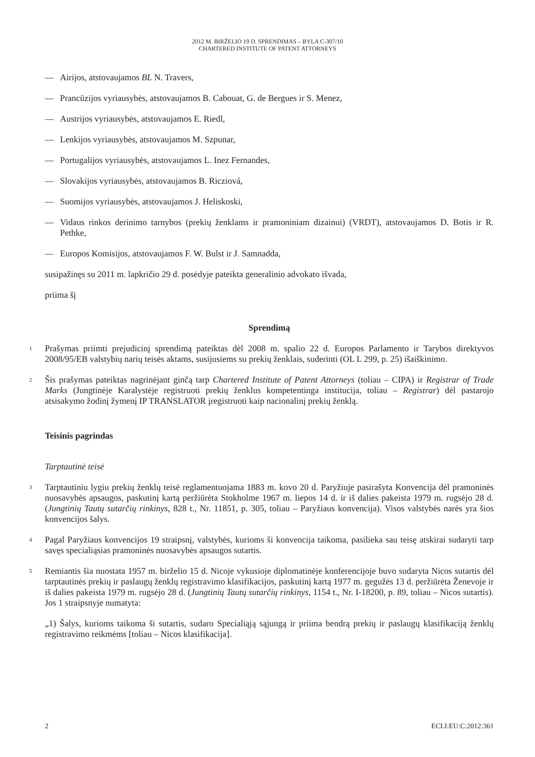2012 M. BIRŽELIO 19 D. SPRENDIMAS – BYLA C-307/10
CHARTERED INSTITUTE OF PATENT ATTORNEYS
— Airijos, atstovaujamos BL N. Travers,
— Prancūzijos vyriausybės, atstovaujamos B. Cabouat, G. de Bergues ir S. Menez,
— Austrijos vyriausybės, atstovaujamos E. Riedl,
— Lenkijos vyriausybės, atstovaujamos M. Szpunar,
— Portugalijos vyriausybės, atstovaujamos L. Inez Fernandes,
— Slovakijos vyriausybės, atstovaujamos B. Ricziová,
— Suomijos vyriausybės, atstovaujamos J. Heliskoski,
— Vidaus rinkos derinimo tarnybos (prekių ženklams ir pramoniniam dizainui) (VRDT), atstovaujamos D. Botis ir R. Pethke,
— Europos Komisijos, atstovaujamos F. W. Bulst ir J. Samnadda,
susipažinęs su 2011 m. lapkričio 29 d. posėdyje pateikta generalinio advokato išvada,
priima šį
Sprendimą
1 Prašymas priimti prejudicinį sprendimą pateiktas dėl 2008 m. spalio 22 d. Europos Parlamento ir Tarybos direktyvos 2008/95/EB valstybių narių teisės aktams, susijusiems su prekių ženklais, suderinti (OL L 299, p. 25) išaiškinimo.
2 Šis prašymas pateiktas nagrinėjant ginčą tarp Chartered Institute of Patent Attorneys (toliau – CIPA) ir Registrar of Trade Marks (Jungtinėje Karalystėje registruoti prekių ženklus kompetentinga institucija, toliau – Registrar) dėl pastarojo atsisakymo žodinį žymenį IP TRANSLATOR įregistruoti kaip nacionalinį prekių ženklą.
Teisinis pagrindas
Tarptautinė teisė
3 Tarptautiniu lygiu prekių ženklų teisė reglamentuojama 1883 m. kovo 20 d. Paryžiuje pasirašyta Konvencija dėl pramoninės nuosavybės apsaugos, paskutinį kartą peržiūrėta Stokholme 1967 m. liepos 14 d. ir iš dalies pakeista 1979 m. rugsėjo 28 d. (Jungtinių Tautų sutarčių rinkinys, 828 t., Nr. 11851, p. 305, toliau – Paryžiaus konvencija). Visos valstybės narės yra šios konvencijos šalys.
4 Pagal Paryžiaus konvencijos 19 straipsnį, valstybės, kurioms ši konvencija taikoma, pasilieka sau teisę atskirai sudaryti tarp savęs specialiąsias pramoninės nuosavybės apsaugos sutartis.
5 Remiantis šia nuostata 1957 m. birželio 15 d. Nicoje vykusioje diplomatinėje konferencijoje buvo sudaryta Nicos sutartis dėl tarptautinės prekių ir paslaugų ženklų registravimo klasifikacijos, paskutinį kartą 1977 m. gegužės 13 d. peržiūrėta Ženevoje ir iš dalies pakeista 1979 m. rugsėjo 28 d. (Jungtinių Tautų sutarčių rinkinys, 1154 t., Nr. I-18200, p. 89, toliau – Nicos sutartis). Jos 1 straipsnyje numatyta:
„1) Šalys, kurioms taikoma ši sutartis, sudaro Specialiąją sąjungą ir priima bendrą prekių ir paslaugų klasifikaciją ženklų registravimo reikmėms [toliau – Nicos klasifikacija].
2 ECLI:EU:C:2012:361